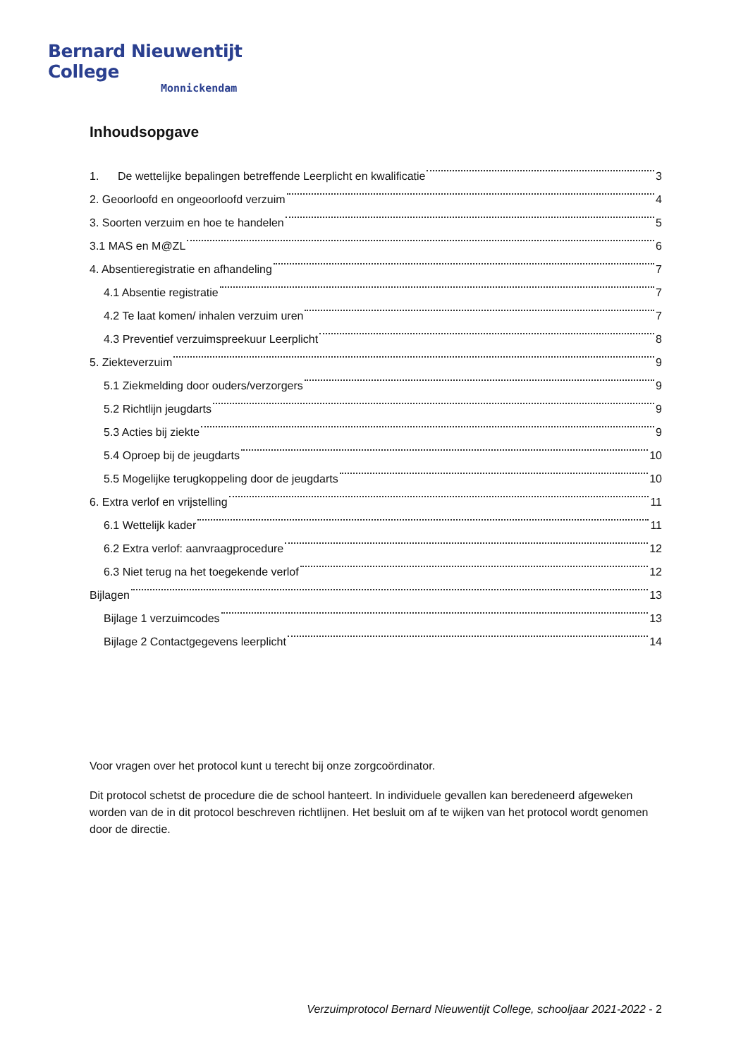Bernard Nieuwentijt College
Monnickendam
Inhoudsopgave
1. De wettelijke bepalingen betreffende Leerplicht en kwalificatie 3
2. Geoorloofd en ongeoorloofd verzuim 4
3. Soorten verzuim en hoe te handelen 5
3.1 MAS en M@ZL 6
4. Absentieregistratie en afhandeling 7
4.1 Absentie registratie 7
4.2 Te laat komen/ inhalen verzuim uren 7
4.3 Preventief verzuimspreekuur Leerplicht 8
5. Ziekteverzuim 9
5.1 Ziekmelding door ouders/verzorgers 9
5.2 Richtlijn jeugdarts 9
5.3 Acties bij ziekte 9
5.4 Oproep bij de jeugdarts 10
5.5 Mogelijke terugkoppeling door de jeugdarts 10
6. Extra verlof en vrijstelling 11
6.1 Wettelijk kader 11
6.2 Extra verlof: aanvraagprocedure 12
6.3 Niet terug na het toegekende verlof 12
Bijlagen 13
Bijlage 1 verzuimcodes 13
Bijlage 2 Contactgegevens leerplicht 14
Voor vragen over het protocol kunt u terecht bij onze zorgcoördinator.
Dit protocol schetst de procedure die de school hanteert. In individuele gevallen kan beredeneerd afgeweken worden van de in dit protocol beschreven richtlijnen. Het besluit om af te wijken van het protocol wordt genomen door de directie.
Verzuimprotocol Bernard Nieuwentijt College, schooljaar 2021-2022 - 2